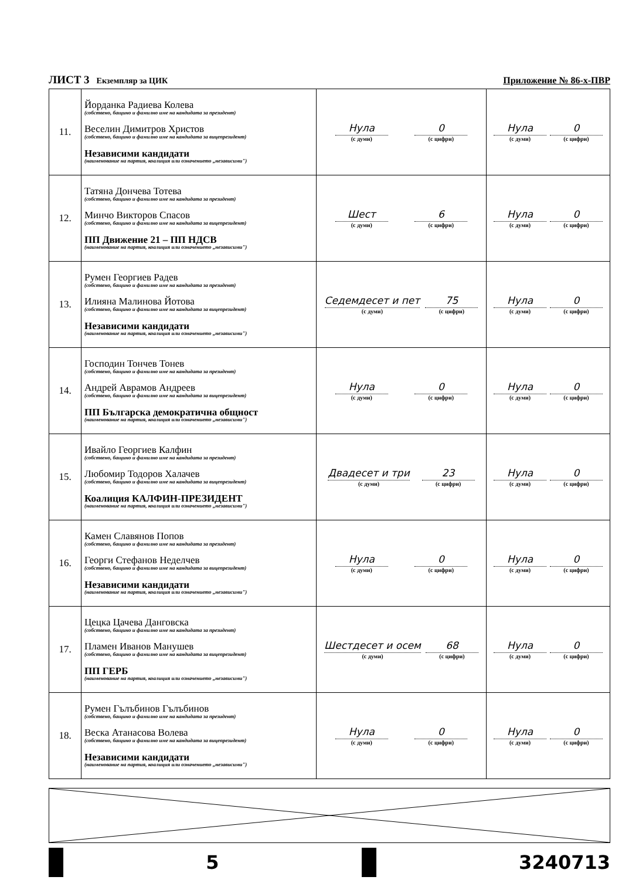ЛИСТ 3 Екземпляр за ЦИК Приложение № 86-х-ПВР
| 11. | Йорданка Радиева Колева (собствено, бащино и фамилно име на кандидата за президент) Веселин Димитров Христов (собствено, бащино и фамилно име на кандидата за вицепрезидент) Независими кандидати (наименование на партия, коалиция или означението „независими") | Нула (с думи) 0 (с цифри) | Нула (с думи) 0 (с цифри) |
| 12. | Татяна Дончева Тотева (собствено, бащино и фамилно име на кандидата за президент) Минчо Викторов Спасов (собствено, бащино и фамилно име на кандидата за вицепрезидент) ПП Движение 21 – ПП НДСВ (наименование на партия, коалиция или означението „независими") | Шест (с думи) 6 (с цифри) | Нула (с думи) 0 (с цифри) |
| 13. | Румен Георгиев Радев (собствено, бащино и фамилно име на кандидата за президент) Илияна Малинова Йотова (собствено, бащино и фамилно име на кандидата за вицепрезидент) Независими кандидати (наименование на партия, коалиция или означението „независими") | Седемдесет и пет (с думи) 75 (с цифри) | Нула (с думи) 0 (с цифри) |
| 14. | Господин Тончев Тонев (собствено, бащино и фамилно име на кандидата за президент) Андрей Аврамов Андреев (собствено, бащино и фамилно име на кандидата за вицепрезидент) ПП Българска демократична общност (наименование на партия, коалиция или означението „независими") | Нула (с думи) 0 (с цифри) | Нула (с думи) 0 (с цифри) |
| 15. | Ивайло Георгиев Калфин (собствено, бащино и фамилно име на кандидата за президент) Любомир Тодоров Халачев (собствено, бащино и фамилно име на кандидата за вицепрезидент) Коалиция КАЛФИН-ПРЕЗИДЕНТ (наименование на партия, коалиция или означението „независими") | Двадесет и три (с думи) 23 (с цифри) | Нула (с думи) 0 (с цифри) |
| 16. | Камен Славянов Попов (собствено, бащино и фамилно име на кандидата за президент) Георги Стефанов Неделчев (собствено, бащино и фамилно име на кандидата за вицепрезидент) Независими кандидати (наименование на партия, коалиция или означението „независими") | Нула (с думи) 0 (с цифри) | Нула (с думи) 0 (с цифри) |
| 17. | Цецка Цачева Данговска (собствено, бащино и фамилно име на кандидата за президент) Пламен Иванов Манушев (собствено, бащино и фамилно име на кандидата за вицепрезидент) ПП ГЕРБ (наименование на партия, коалиция или означението „независими") | Шестдесет и осем (с думи) 68 (с цифри) | Нула (с думи) 0 (с цифри) |
| 18. | Румен Гълъбинов Гълъбинов (собствено, бащино и фамилно име на кандидата за президент) Веска Атанасова Волева (собствено, бащино и фамилно име на кандидата за вицепрезидент) Независими кандидати (наименование на партия, коалиция или означението „независими") | Нула (с думи) 0 (с цифри) | Нула (с думи) 0 (с цифри) |
5 3240713